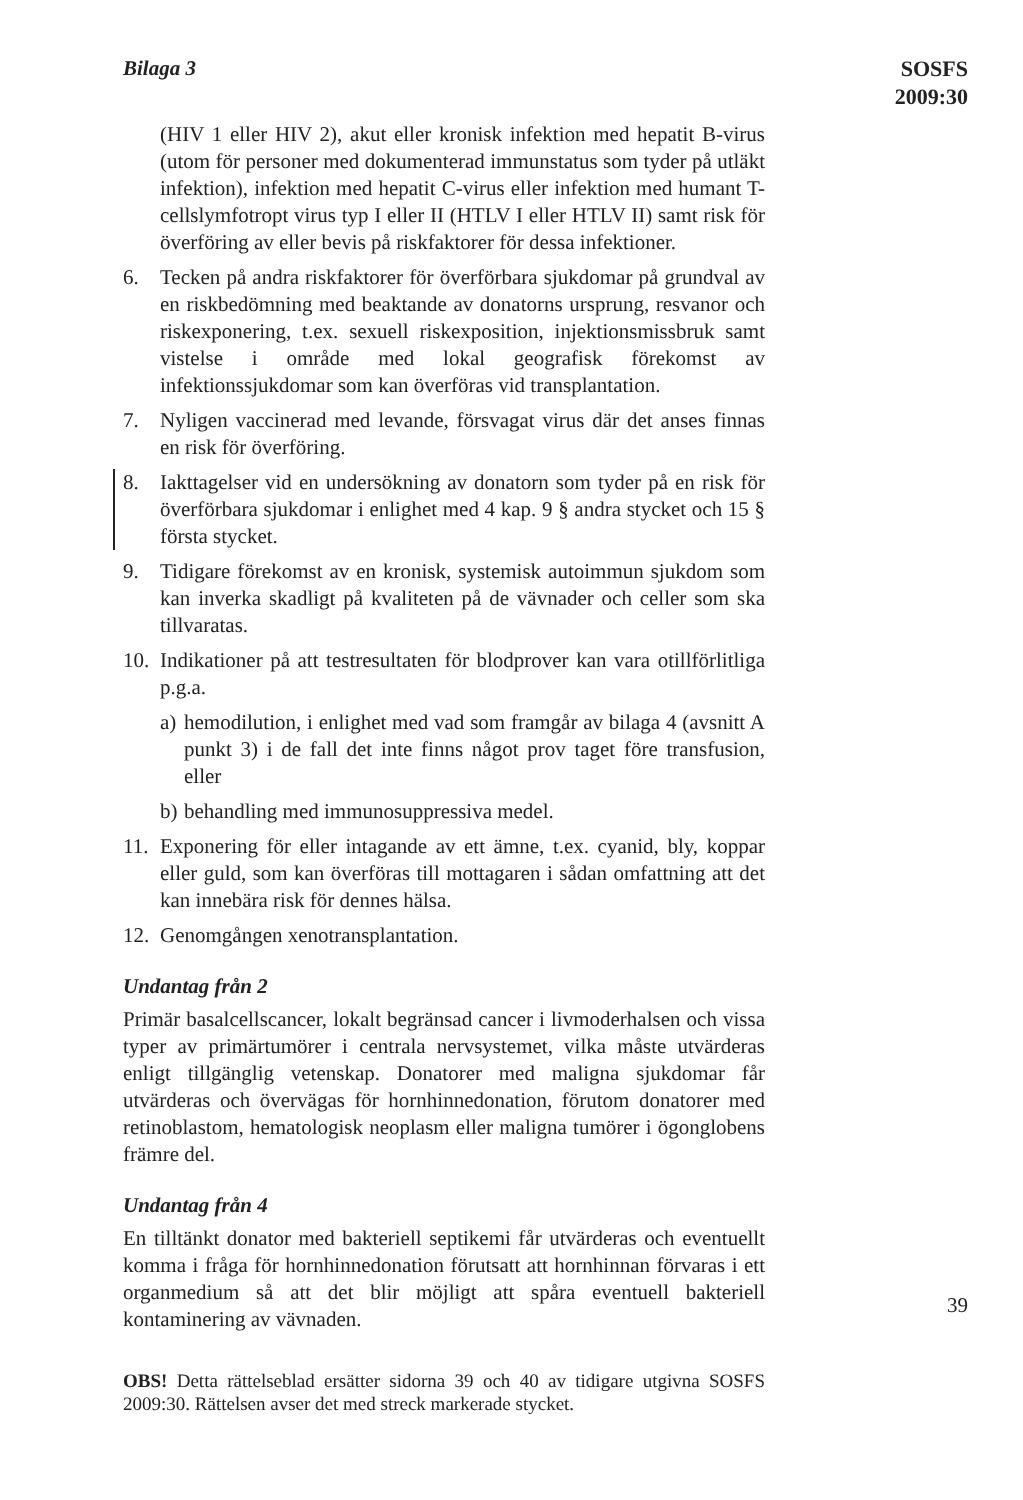Bilaga 3
SOSFS
2009:30
(HIV 1 eller HIV 2), akut eller kronisk infektion med hepatit B-virus (utom för personer med dokumenterad immunstatus som tyder på utläkt infektion), infektion med hepatit C-virus eller infektion med humant T-cellslymfotropt virus typ I eller II (HTLV I eller HTLV II) samt risk för överföring av eller bevis på riskfaktorer för dessa infektioner.
6. Tecken på andra riskfaktorer för överförbara sjukdomar på grundval av en riskbedömning med beaktande av donatorns ursprung, resvanor och riskexponering, t.ex. sexuell riskexposition, injektionsmissbruk samt vistelse i område med lokal geografisk förekomst av infektionssjukdomar som kan överföras vid transplantation.
7. Nyligen vaccinerad med levande, försvagat virus där det anses finnas en risk för överföring.
8. Iakttagelser vid en undersökning av donatorn som tyder på en risk för överförbara sjukdomar i enlighet med 4 kap. 9 § andra stycket och 15 § första stycket.
9. Tidigare förekomst av en kronisk, systemisk autoimmun sjukdom som kan inverka skadligt på kvaliteten på de vävnader och celler som ska tillvaratas.
10.
Indikationer på att testresultaten för blodprover kan vara otillförlitliga p.g.a.
a)
hemodilution, i enlighet med vad som framgår av bilaga 4 (avsnitt A punkt 3) i de fall det inte finns något prov taget före transfusion, eller
b)
behandling med immunosuppressiva medel.
11.
Exponering för eller intagande av ett ämne, t.ex. cyanid, bly, koppar eller guld, som kan överföras till mottagaren i sådan omfattning att det kan innebära risk för dennes hälsa.
12.
Genomgången xenotransplantation.
Undantag från 2
Primär basalcellscancer, lokalt begränsad cancer i livmoderhalsen och vissa typer av primärtumörer i centrala nervsystemet, vilka måste utvärderas enligt tillgänglig vetenskap. Donatorer med maligna sjukdomar får utvärderas och övervägas för hornhinnedonation, förutom donatorer med retinoblastom, hematologisk neoplasm eller maligna tumörer i ögonglobens främre del.
Undantag från 4
En tilltänkt donator med bakteriell septikemi får utvärderas och eventuellt komma i fråga för hornhinnedonation förutsatt att hornhinnan förvaras i ett organmedium så att det blir möjligt att spåra eventuell bakteriell kontaminering av vävnaden.
OBS! Detta rättelseblad ersätter sidorna 39 och 40 av tidigare utgivna SOSFS 2009:30. Rättelsen avser det med streck markerade stycket.
39